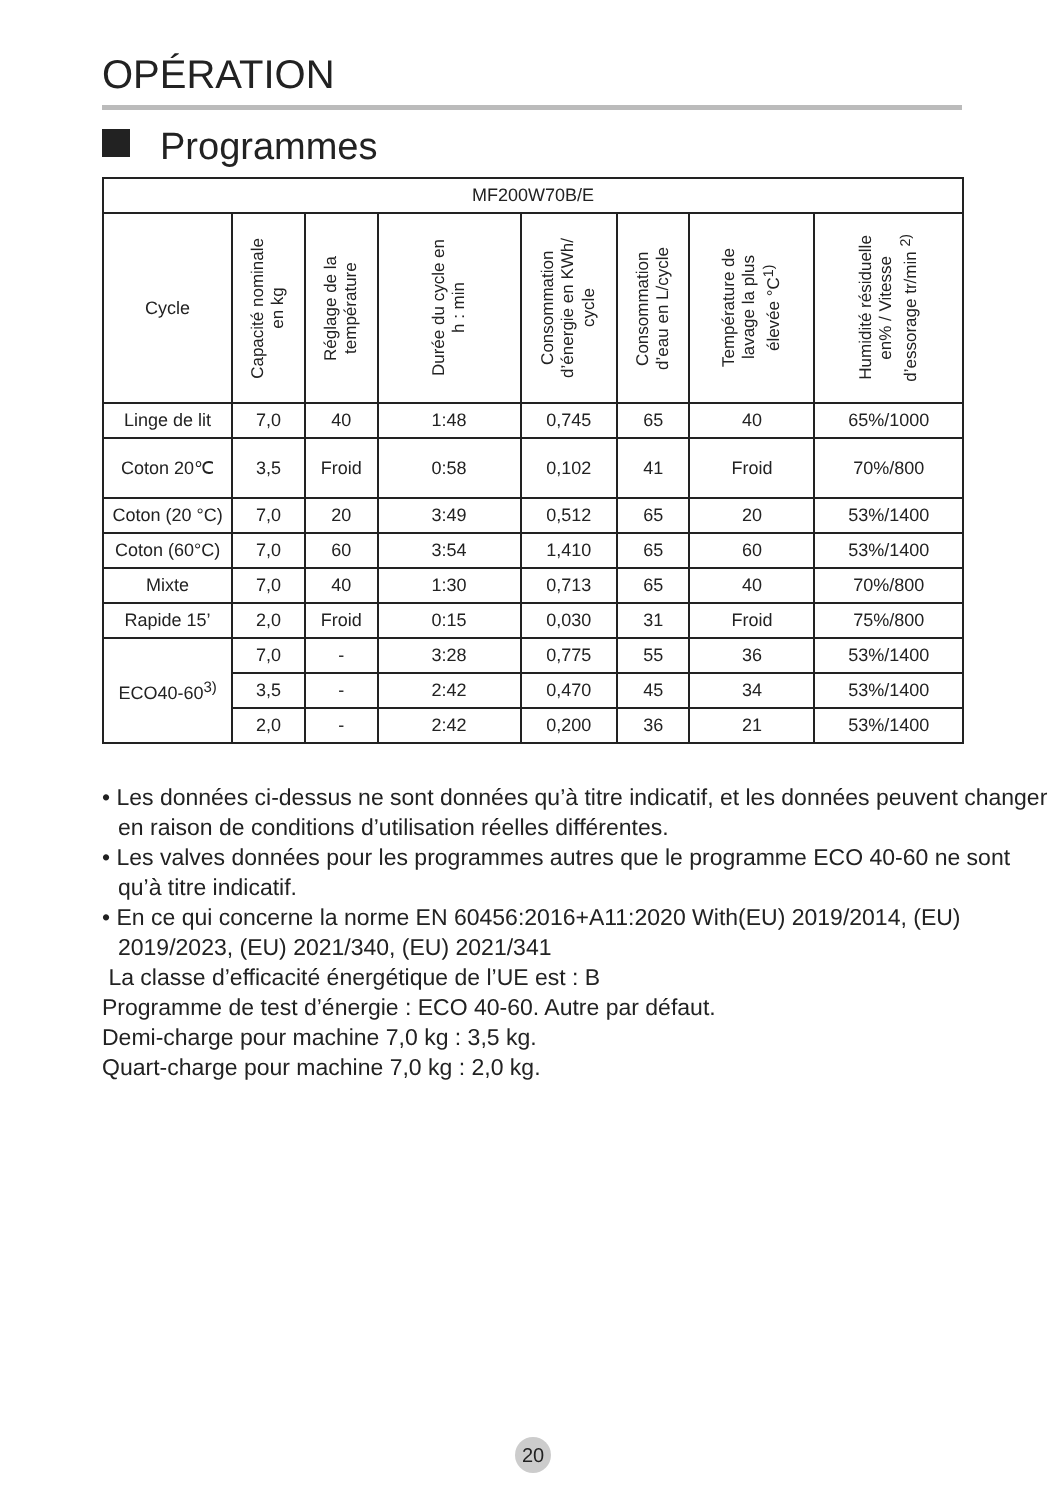OPÉRATION
Programmes
| MF200W70B/E | | | | | | | |
| --- | --- | --- | --- | --- | --- | --- | --- |
| Cycle | Capacité nominale en kg | Réglage de la température | Durée du cycle en h : min | Consommation d’énergie en KWh/ cycle | Consommation d’eau en L/cycle | Température de lavage la plus élevée °C<sup>1)</sup> | Humidité résiduelle en% / Vitesse d’essorage tr/min <sup>2)</sup> |
| Linge de lit | 7,0 | 40 | 1:48 | 0,745 | 65 | 40 | 65%/1000 |
| Coton 20℃ | 3,5 | Froid | 0:58 | 0,102 | 41 | Froid | 70%/800 |
| Coton (20 °C) | 7,0 | 20 | 3:49 | 0,512 | 65 | 20 | 53%/1400 |
| Coton (60°C) | 7,0 | 60 | 3:54 | 1,410 | 65 | 60 | 53%/1400 |
| Mixte | 7,0 | 40 | 1:30 | 0,713 | 65 | 40 | 70%/800 |
| Rapide 15’ | 2,0 | Froid | 0:15 | 0,030 | 31 | Froid | 75%/800 |
| ECO40-60<sup>3)</sup> | 7,0 | - | 3:28 | 0,775 | 55 | 36 | 53%/1400 |
| | 3,5 | - | 2:42 | 0,470 | 45 | 34 | 53%/1400 |
| | 2,0 | - | 2:42 | 0,200 | 36 | 21 | 53%/1400 |
• Les données ci-dessus ne sont données qu’à titre indicatif, et les données peuvent changer en raison de conditions d’utilisation réelles différentes.
• Les valves données pour les programmes autres que le programme ECO 40-60 ne sont qu’à titre indicatif.
• En ce qui concerne la norme EN 60456:2016+A11:2020 With(EU) 2019/2014, (EU) 2019/2023, (EU) 2021/340, (EU) 2021/341
La classe d’efficacité énergétique de l’UE est : B
Programme de test d’énergie : ECO 40-60. Autre par défaut.
Demi-charge pour machine 7,0 kg : 3,5 kg.
Quart-charge pour machine 7,0 kg : 2,0 kg.
20